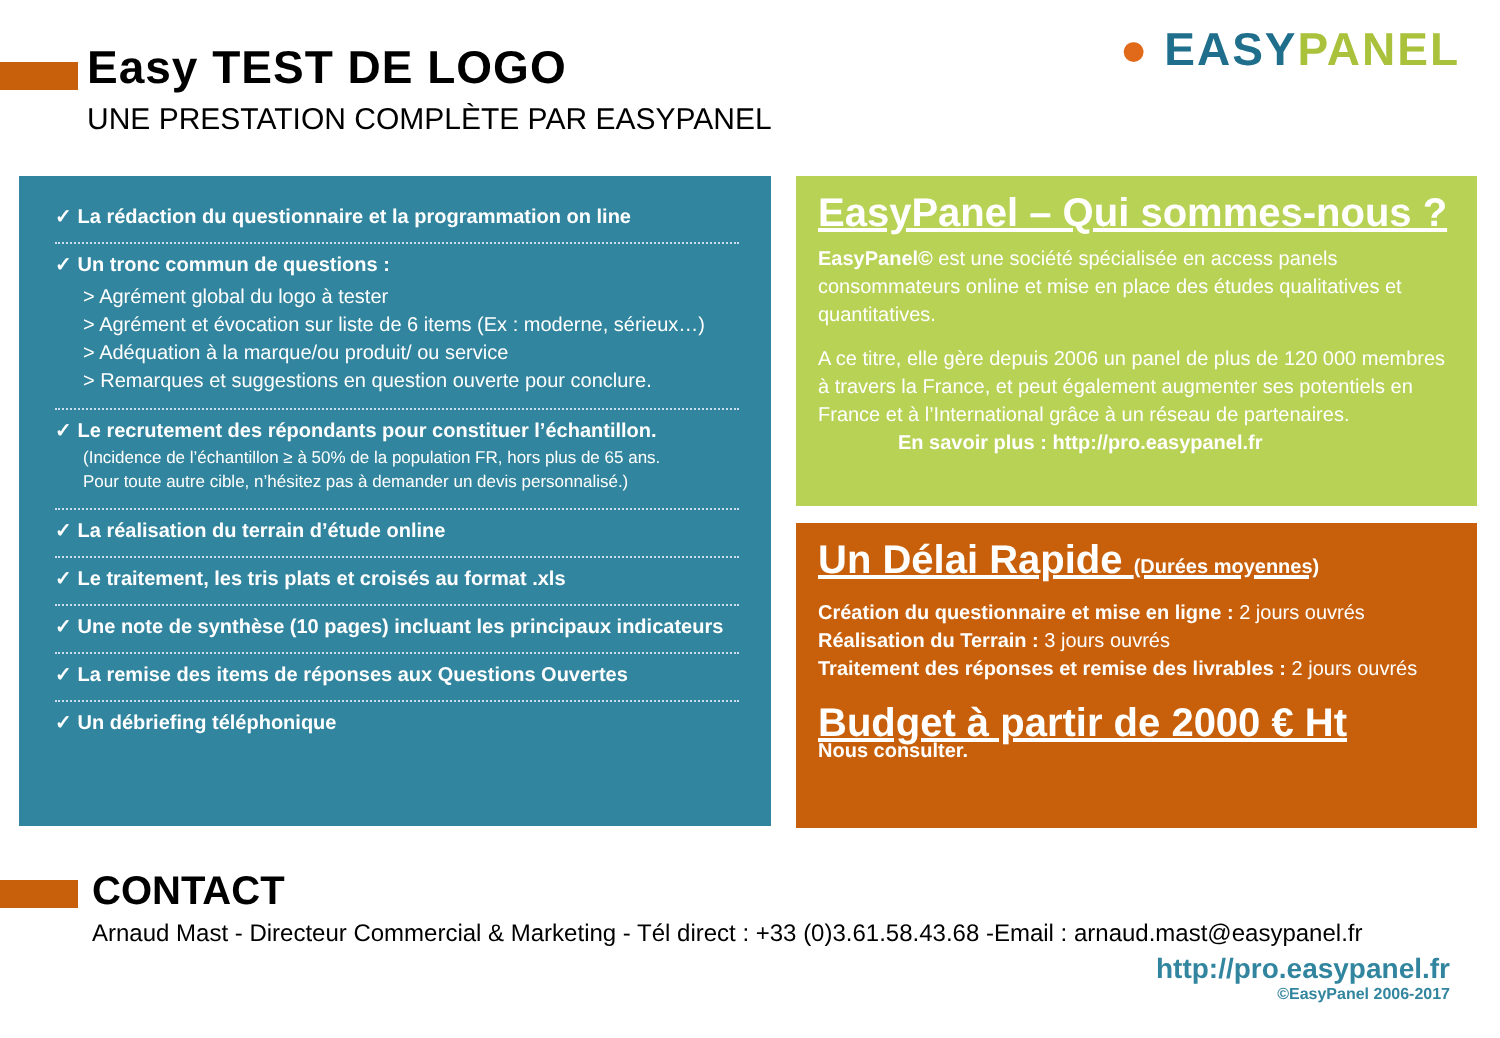● EASY PANEL
Easy TEST DE LOGO
UNE PRESTATION COMPLÈTE PAR EASYPANEL
✓ La rédaction du questionnaire et la programmation on line
✓ Un tronc commun de questions :
> Agrément global du logo à tester
> Agrément et évocation sur liste de 6 items (Ex : moderne, sérieux…)
> Adéquation à la marque/ou produit/ ou service
> Remarques et suggestions en question ouverte pour conclure.
✓ Le recrutement des répondants pour constituer l’échantillon.
(Incidence de l’échantillon ≥ à 50% de la population FR, hors plus de 65 ans.
Pour toute autre cible, n’hésitez pas à demander un devis personnalisé.)
✓ La réalisation du terrain d’étude online
✓ Le traitement, les tris plats et croisés au format .xls
✓ Une note de synthèse (10 pages) incluant les principaux indicateurs
✓ La remise des items de réponses aux Questions Ouvertes
✓ Un débriefing téléphonique
EasyPanel – Qui sommes-nous ?
EasyPanel© est une société spécialisée en access panels consommateurs online et mise en place des études qualitatives et quantitatives.
A ce titre, elle gère depuis 2006 un panel de plus de 120 000 membres à travers la France, et peut également augmenter ses potentiels en France et à l’International grâce à un réseau de partenaires. En savoir plus : http://pro.easypanel.fr
Un Délai Rapide (Durées moyennes)
Création du questionnaire et mise en ligne : 2 jours ouvrés
Réalisation du Terrain : 3 jours ouvrés
Traitement des réponses et remise des livrables : 2 jours ouvrés
Budget à partir de 2000 € Ht
Nous consulter.
CONTACT
Arnaud Mast - Directeur Commercial & Marketing - Tél direct : +33 (0)3.61.58.43.68 -Email : arnaud.mast@easypanel.fr
http://pro.easypanel.fr
©EasyPanel 2006-2017